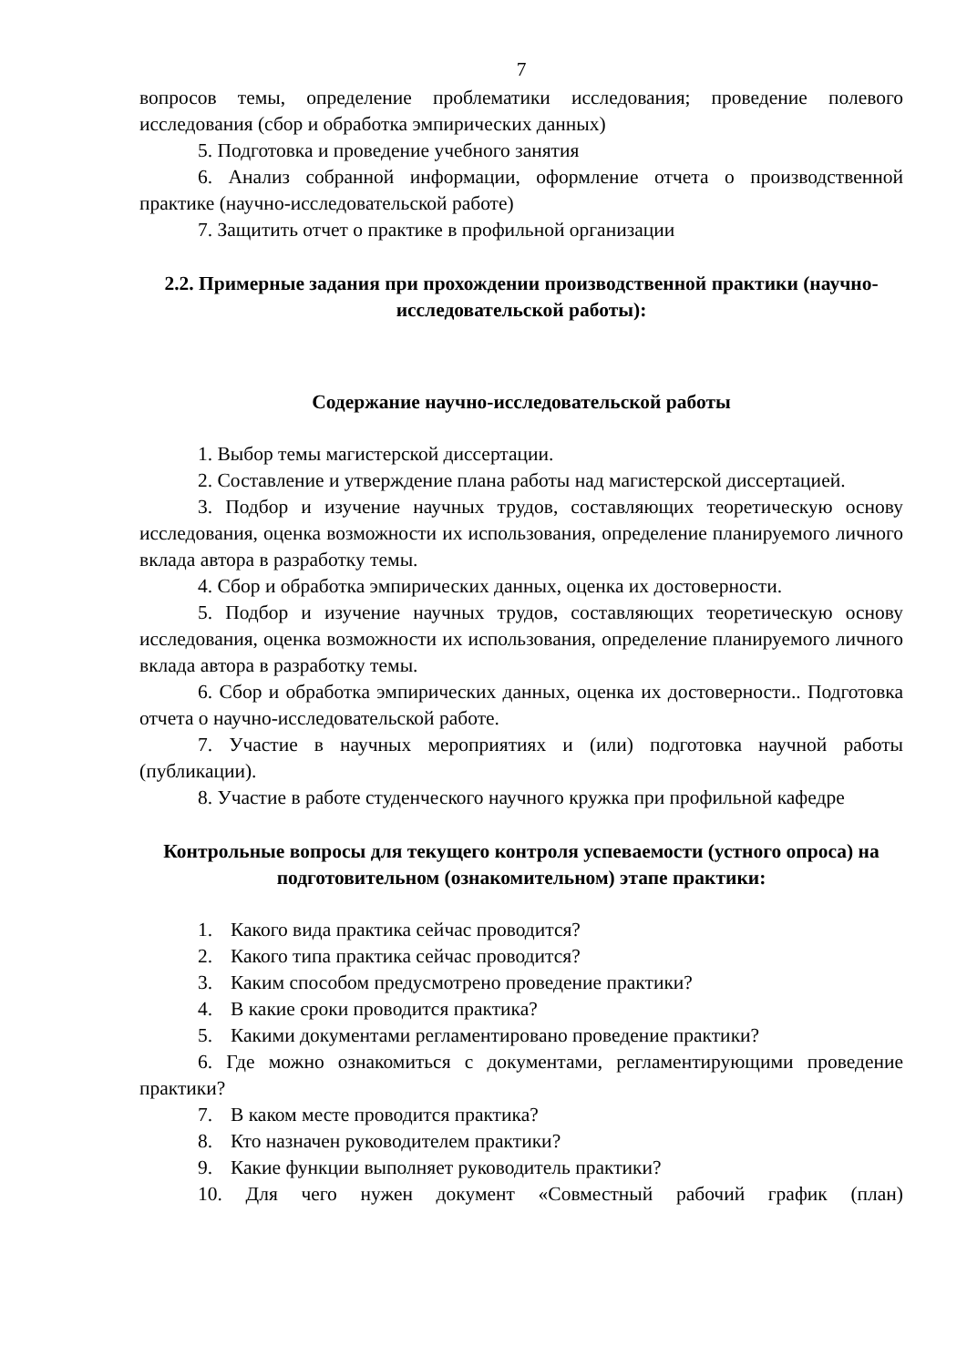7
вопросов темы, определение проблематики исследования; проведение полевого исследования (сбор и обработка эмпирических данных)
5. Подготовка и проведение учебного занятия
6. Анализ собранной информации, оформление отчета о производственной практике (научно-исследовательской работе)
7. Защитить отчет о практике в профильной организации
2.2. Примерные задания при прохождении производственной практики (научно-исследовательской работы):
Содержание научно-исследовательской работы
1. Выбор темы магистерской диссертации.
2. Составление и утверждение плана работы над магистерской диссертацией.
3. Подбор и изучение научных трудов, составляющих теоретическую основу исследования, оценка возможности их использования, определение планируемого личного вклада автора в разработку темы.
4. Сбор и обработка эмпирических данных, оценка их достоверности.
5. Подбор и изучение научных трудов, составляющих теоретическую основу исследования, оценка возможности их использования, определение планируемого личного вклада автора в разработку темы.
6. Сбор и обработка эмпирических данных, оценка их достоверности.. Подготовка отчета о научно-исследовательской работе.
7. Участие в научных мероприятиях и (или) подготовка научной работы (публикации).
8. Участие в работе студенческого научного кружка при профильной кафедре
Контрольные вопросы для текущего контроля успеваемости (устного опроса) на подготовительном (ознакомительном) этапе практики:
1. Какого вида практика сейчас проводится?
2. Какого типа практика сейчас проводится?
3. Каким способом предусмотрено проведение практики?
4. В какие сроки проводится практика?
5. Какими документами регламентировано проведение практики?
6. Где можно ознакомиться с документами, регламентирующими проведение практики?
7. В каком месте проводится практика?
8. Кто назначен руководителем практики?
9. Какие функции выполняет руководитель практики?
10. Для чего нужен документ «Совместный рабочий график (план)